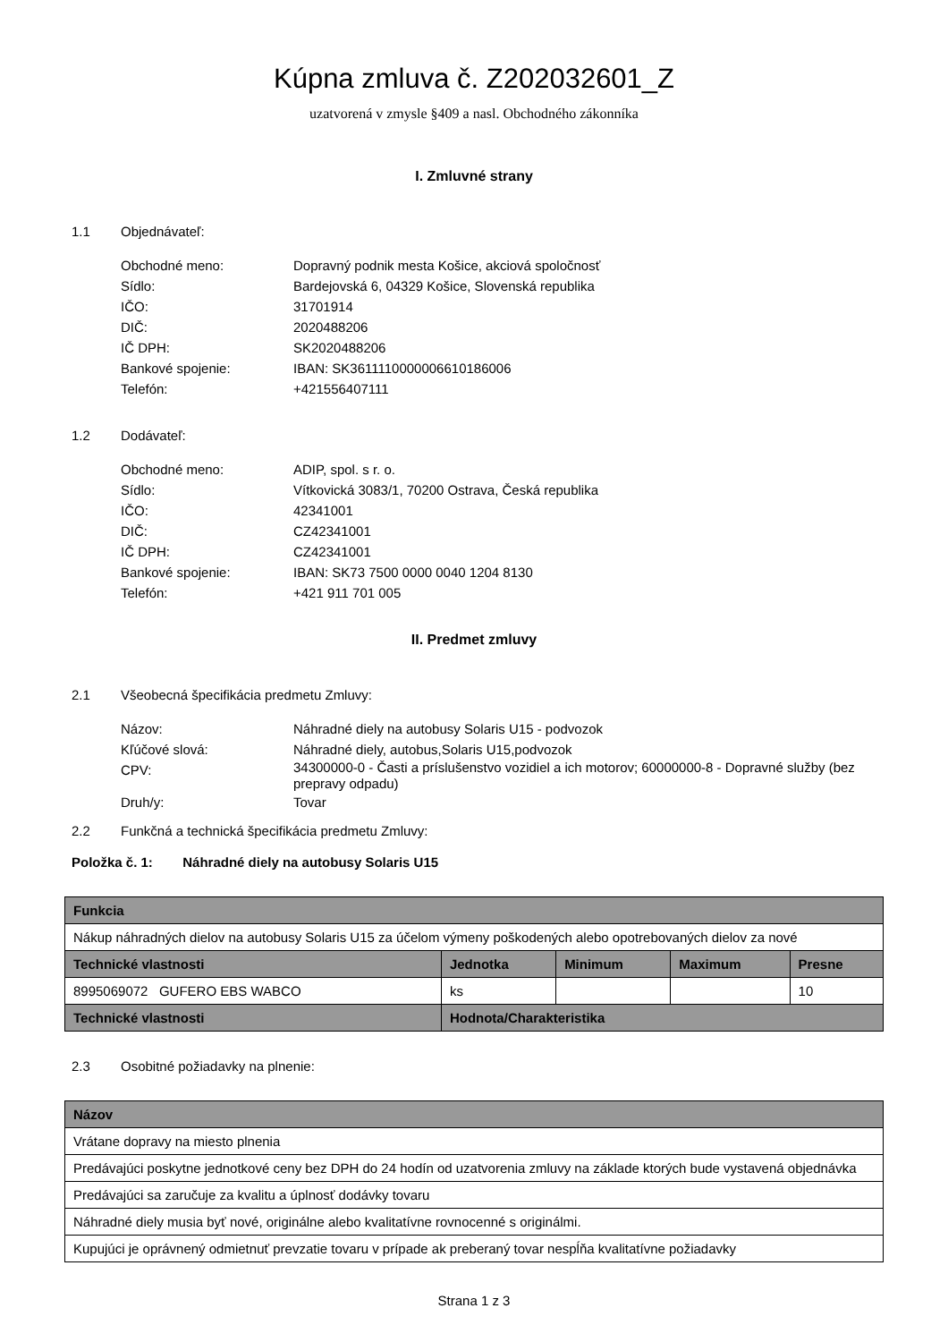Kúpna zmluva č. Z202032601_Z
uzatvorená v zmysle §409 a nasl. Obchodného zákonníka
I. Zmluvné strany
1.1 Objednávateľ:
Obchodné meno: Dopravný podnik mesta Košice, akciová spoločnosť
Sídlo: Bardejovská 6, 04329 Košice, Slovenská republika
IČO: 31701914
DIČ: 2020488206
IČ DPH: SK2020488206
Bankové spojenie: IBAN: SK3611110000006610186006
Telefón: +421556407111
1.2 Dodávateľ:
Obchodné meno: ADIP, spol. s r. o.
Sídlo: Vítkovická 3083/1, 70200 Ostrava, Česká republika
IČO: 42341001
DIČ: CZ42341001
IČ DPH: CZ42341001
Bankové spojenie: IBAN: SK73 7500 0000 0040 1204 8130
Telefón: +421 911 701 005
II. Predmet zmluvy
2.1 Všeobecná špecifikácia predmetu Zmluvy:
Názov: Náhradné diely na autobusy Solaris U15 - podvozok
Kľúčové slová: Náhradné diely, autobus,Solaris U15,podvozok
CPV: 34300000-0 - Časti a príslušenstvo vozidiel a ich motorov; 60000000-8 - Dopravné služby (bez prepravy odpadu)
Druh/y: Tovar
2.2 Funkčná a technická špecifikácia predmetu Zmluvy:
Položka č. 1: Náhradné diely na autobusy Solaris U15
| Funkcia | | | | |
| --- | --- | --- | --- | --- |
| Nákup náhradných dielov na autobusy Solaris U15 za účelom výmeny poškodených alebo opotrebovaných dielov za nové | | | | |
| Technické vlastnosti | Jednotka | Minimum | Maximum | Presne |
| 8995069072 GUFERO EBS WABCO | ks | | | 10 |
| Technické vlastnosti | Hodnota/Charakteristika | | | |
2.3 Osobitné požiadavky na plnenie:
| Názov |
| --- |
| Vrátane dopravy na miesto plnenia |
| Predávajúci poskytne jednotkové ceny bez DPH do 24 hodín od uzatvorenia zmluvy na základe ktorých bude vystavená objednávka |
| Predávajúci sa zaručuje za kvalitu a úplnosť dodávky tovaru |
| Náhradné diely musia byť nové, originálne alebo kvalitatívne rovnocenné s originálmi. |
| Kupujúci je oprávnený odmietnuť prevzatie tovaru v prípade ak preberaný tovar nespĺňa kvalitatívne požiadavky |
Strana 1 z 3